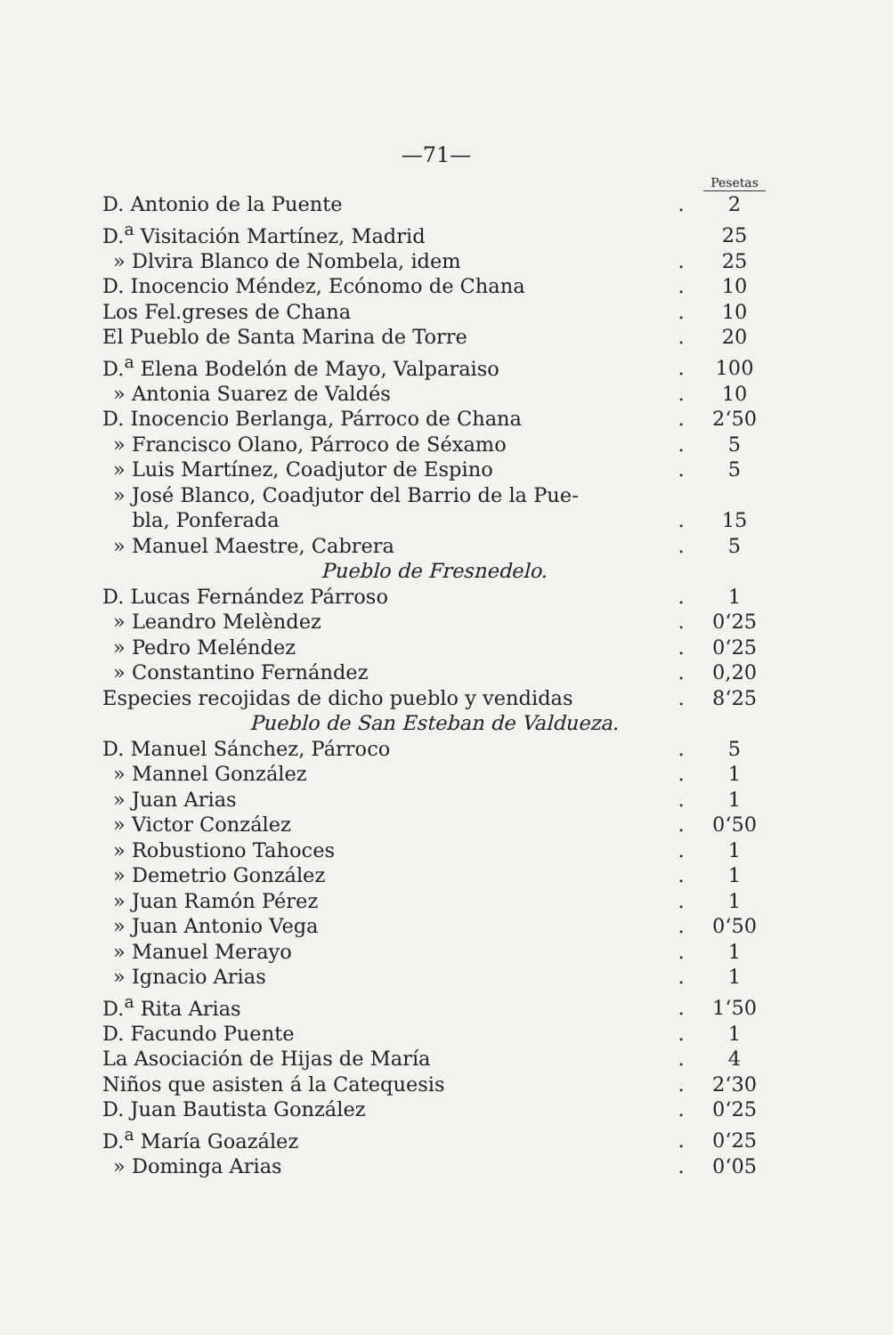—71—
| | | Pesetas |
| D. Antonio de la Puente | . | 2 |
| D.<sup>a</sup> Visitación Martínez, Madrid | | 25 |
| » Dlvira Blanco de Nombela, idem | . | 25 |
| D. Inocencio Méndez, Ecónomo de Chana | . | 10 |
| Los Fel.greses de Chana | . | 10 |
| El Pueblo de Santa Marina de Torre | . | 20 |
| D.<sup>a</sup> Elena Bodelón de Mayo, Valparaiso | . | 100 |
| » Antonia Suarez de Valdés | . | 10 |
| D. Inocencio Berlanga, Párroco de Chana | . | 2‘50 |
| » Francisco Olano, Párroco de Séxamo | . | 5 |
| » Luis Martínez, Coadjutor de Espino | . | 5 |
| » José Blanco, Coadjutor del Barrio de la Pue- bla, Ponferada | . | 15 |
| » Manuel Maestre, Cabrera | . | 5 |
| Pueblo de Fresnedelo. | | |
| D. Lucas Fernández Párroso | . | 1 |
| » Leandro Melèndez | . | 0‘25 |
| » Pedro Meléndez | . | 0‘25 |
| » Constantino Fernández | . | 0,20 |
| Especies recojidas de dicho pueblo y vendidas | . | 8‘25 |
| Pueblo de San Esteban de Valdueza. | | |
| D. Manuel Sánchez, Párroco | . | 5 |
| » Mannel González | . | 1 |
| » Juan Arias | . | 1 |
| » Victor Conzález | . | 0‘50 |
| » Robustiono Tahoces | . | 1 |
| » Demetrio González | . | 1 |
| » Juan Ramón Pérez | . | 1 |
| » Juan Antonio Vega | . | 0‘50 |
| » Manuel Merayo | . | 1 |
| » Ignacio Arias | . | 1 |
| D.<sup>a</sup> Rita Arias | . | 1‘50 |
| D. Facundo Puente | . | 1 |
| La Asociación de Hijas de María | . | 4 |
| Niños que asisten á la Catequesis | . | 2‘30 |
| D. Juan Bautista González | . | 0‘25 |
| D.<sup>a</sup> María Goazález | . | 0‘25 |
| » Dominga Arias | . | 0‘05 |